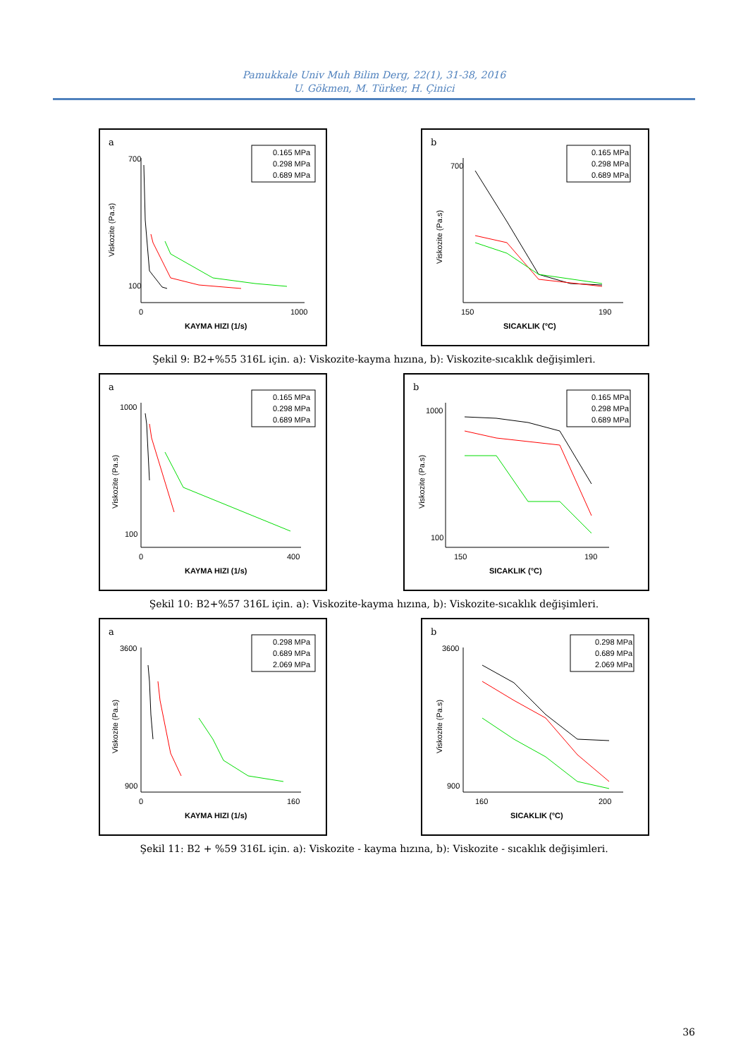Pamukkale Univ Muh Bilim Derg, 22(1), 31-38, 2016
U. Gökmen, M. Türker, H. Çinici
a
Viskozite (Pa.s)
700
100
0
1000
KAYMA HIZI (1/s)
0.165 MPa
0.298 MPa
0.689 MPa
b
Viskozite (Pa.s)
700
150
190
SICAKLIK (°C)
0.165 MPa
0.298 MPa
0.689 MPa
Şekil 9: B2+%55 316L için. a): Viskozite-kayma hızına, b): Viskozite-sıcaklık değişimleri.
a
Viskozite (Pa.s)
1000
100
0
400
KAYMA HIZI (1/s)
0.165 MPa
0.298 MPa
0.689 MPa
b
Viskozite (Pa.s)
1000
100
150
190
SICAKLIK (°C)
0.165 MPa
0.298 MPa
0.689 MPa
Şekil 10: B2+%57 316L için. a): Viskozite-kayma hızına, b): Viskozite-sıcaklık değişimleri.
a
Viskozite (Pa.s)
3600
900
0
160
KAYMA HIZI (1/s)
0.298 MPa
0.689 MPa
2.069 MPa
b
Viskozite (Pa.s)
3600
900
160
200
SICAKLIK (°C)
0.298 MPa
0.689 MPa
2.069 MPa
Şekil 11: B2 + %59 316L için. a): Viskozite - kayma hızına, b): Viskozite - sıcaklık değişimleri.
36